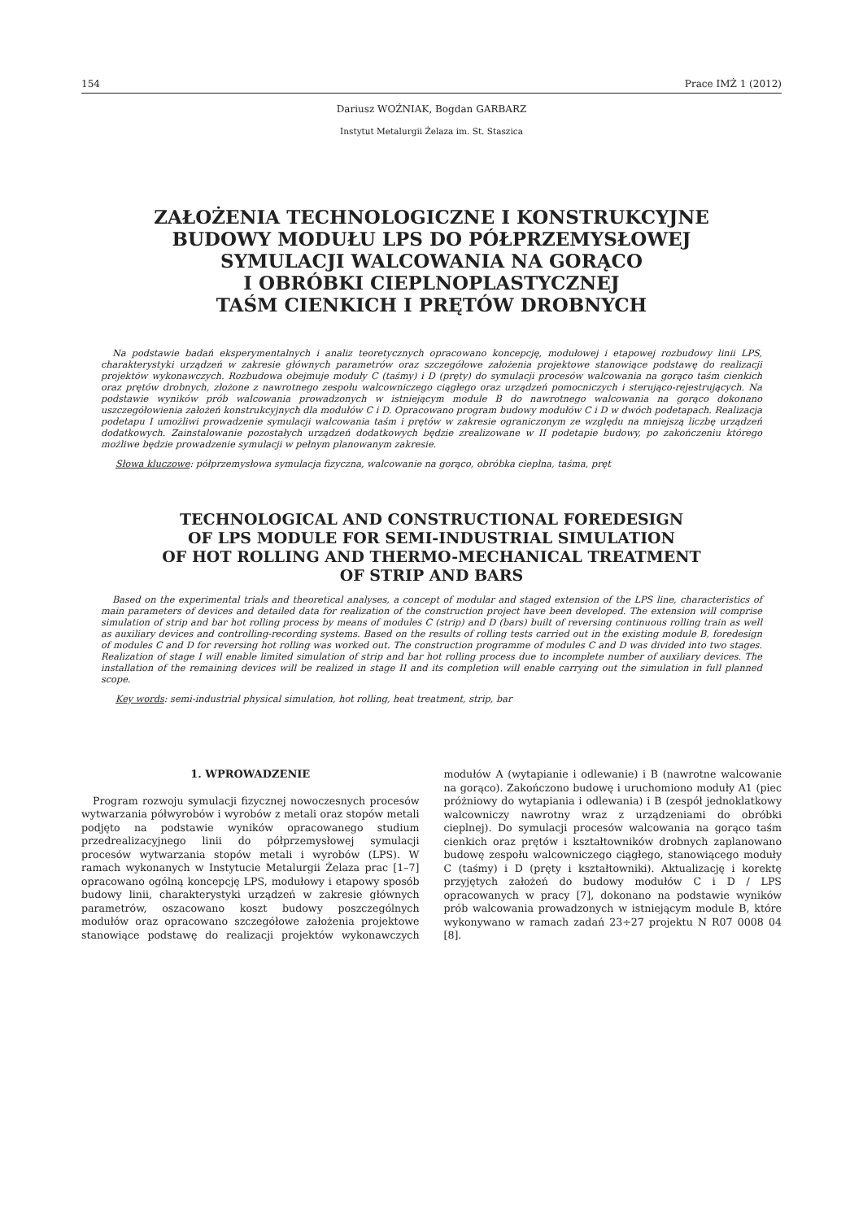154 Prace IMŻ 1 (2012)
Dariusz WOŹNIAK, Bogdan GARBARZ
Instytut Metalurgii Żelaza im. St. Staszica
ZAŁOŻENIA TECHNOLOGICZNE I KONSTRUKCYJNE
BUDOWY MODUŁU LPS DO PÓŁPRZEMYSŁOWEJ
SYMULACJI WALCOWANIA NA GORĄCO
I OBRÓBKI CIEPLNOPLASTYCZNEJ
TAŚM CIENKICH I PRĘTÓW DROBNYCH
Na podstawie badań eksperymentalnych i analiz teoretycznych opracowano koncepcję, modułowej i etapowej rozbudowy linii LPS, charakterystyki urządzeń w zakresie głównych parametrów oraz szczegółowe założenia projektowe stanowiące podstawę do realizacji projektów wykonawczych. Rozbudowa obejmuje moduły C (taśmy) i D (pręty) do symulacji procesów walcowania na gorąco taśm cienkich oraz prętów drobnych, złożone z nawrotnego zespołu walcowniczego ciągłego oraz urządzeń pomocniczych i sterująco-rejestrujących. Na podstawie wyników prób walcowania prowadzonych w istniejącym module B do nawrotnego walcowania na gorąco dokonano uszczegółowienia założeń konstrukcyjnych dla modułów C i D. Opracowano program budowy modułów C i D w dwóch podetapach. Realizacja podetapu I umożliwi prowadzenie symulacji walcowania taśm i prętów w zakresie ograniczonym ze względu na mniejszą liczbę urządzeń dodatkowych. Zainstalowanie pozostałych urządzeń dodatkowych będzie zrealizowane w II podetapie budowy, po zakończeniu którego możliwe będzie prowadzenie symulacji w pełnym planowanym zakresie.
Słowa kluczowe: półprzemysłowa symulacja fizyczna, walcowanie na gorąco, obróbka cieplna, taśma, pręt
TECHNOLOGICAL AND CONSTRUCTIONAL FOREDESIGN
OF LPS MODULE FOR SEMI-INDUSTRIAL SIMULATION
OF HOT ROLLING AND THERMO-MECHANICAL TREATMENT
OF STRIP AND BARS
Based on the experimental trials and theoretical analyses, a concept of modular and staged extension of the LPS line, characteristics of main parameters of devices and detailed data for realization of the construction project have been developed. The extension will comprise simulation of strip and bar hot rolling process by means of modules C (strip) and D (bars) built of reversing continuous rolling train as well as auxiliary devices and controlling-recording systems. Based on the results of rolling tests carried out in the existing module B, foredesign of modules C and D for reversing hot rolling was worked out. The construction programme of modules C and D was divided into two stages. Realization of stage I will enable limited simulation of strip and bar hot rolling process due to incomplete number of auxiliary devices. The installation of the remaining devices will be realized in stage II and its completion will enable carrying out the simulation in full planned scope.
Key words: semi-industrial physical simulation, hot rolling, heat treatment, strip, bar
1. WPROWADZENIE
Program rozwoju symulacji fizycznej nowoczesnych procesów wytwarzania półwyrobów i wyrobów z metali oraz stopów metali podjęto na podstawie wyników opracowanego studium przedrealizacyjnego linii do półprzemysłowej symulacji procesów wytwarzania stopów metali i wyrobów (LPS). W ramach wykonanych w Instytucie Metalurgii Żelaza prac [1–7] opracowano ogólną koncepcję LPS, modułowy i etapowy sposób budowy linii, charakterystyki urządzeń w zakresie głównych parametrów, oszacowano koszt budowy poszczególnych modułów oraz opracowano szczegółowe założenia projektowe stanowiące podstawę do realizacji projektów wykonawczych modułów A (wytapianie i odlewanie) i B (nawrotne walcowanie na gorąco). Zakończono budowę i uruchomiono moduły A1 (piec próżniowy do wytapiania i odlewania) i B (zespół jednoklatkowy walcowniczy nawrotny wraz z urządzeniami do obróbki cieplnej). Do symulacji procesów walcowania na gorąco taśm cienkich oraz prętów i kształtowników drobnych zaplanowano budowę zespołu walcowniczego ciągłego, stanowiącego moduły C (taśmy) i D (pręty i kształtowniki). Aktualizację i korektę przyjętych założeń do budowy modułów C i D / LPS opracowanych w pracy [7], dokonano na podstawie wyników prób walcowania prowadzonych w istniejącym module B, które wykonywano w ramach zadań 23÷27 projektu N R07 0008 04 [8].